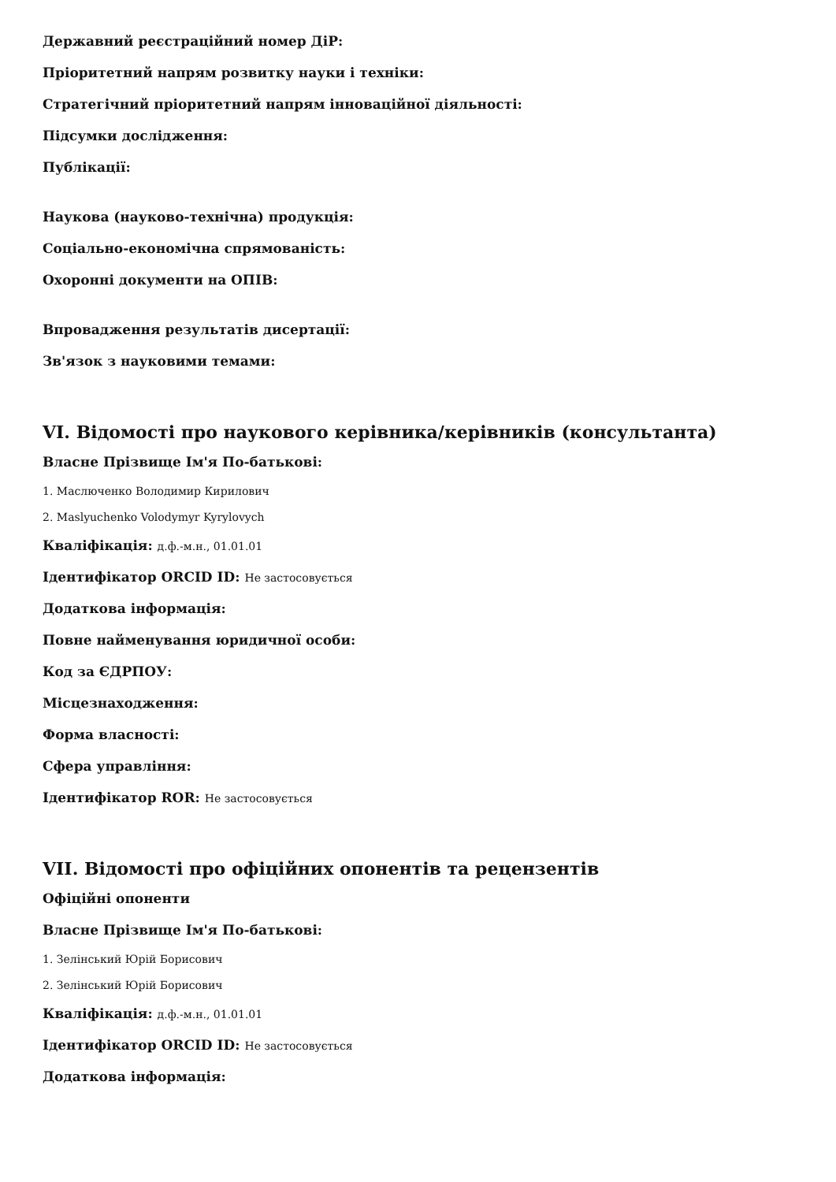Державний реєстраційний номер ДіР:
Пріоритетний напрям розвитку науки і техніки:
Стратегічний пріоритетний напрям інноваційної діяльності:
Підсумки дослідження:
Публікації:
Наукова (науково-технічна) продукція:
Соціально-економічна спрямованість:
Охоронні документи на ОПІВ:
Впровадження результатів дисертації:
Зв'язок з науковими темами:
VI. Відомості про наукового керівника/керівників (консультанта)
Власне Прізвище Ім'я По-батькові:
1. Маслюченко Володимир Кирилович
2. Maslyuchenko Volodymyr Kyrylovych
Кваліфікація: д.ф.-м.н., 01.01.01
Ідентифікатор ORCID ID: Не застосовується
Додаткова інформація:
Повне найменування юридичної особи:
Код за ЄДРПОУ:
Місцезнаходження:
Форма власності:
Сфера управління:
Ідентифікатор ROR: Не застосовується
VII. Відомості про офіційних опонентів та рецензентів
Офіційні опоненти
Власне Прізвище Ім'я По-батькові:
1. Зелінський Юрій Борисович
2. Зелінський Юрій Борисович
Кваліфікація: д.ф.-м.н., 01.01.01
Ідентифікатор ORCID ID: Не застосовується
Додаткова інформація: